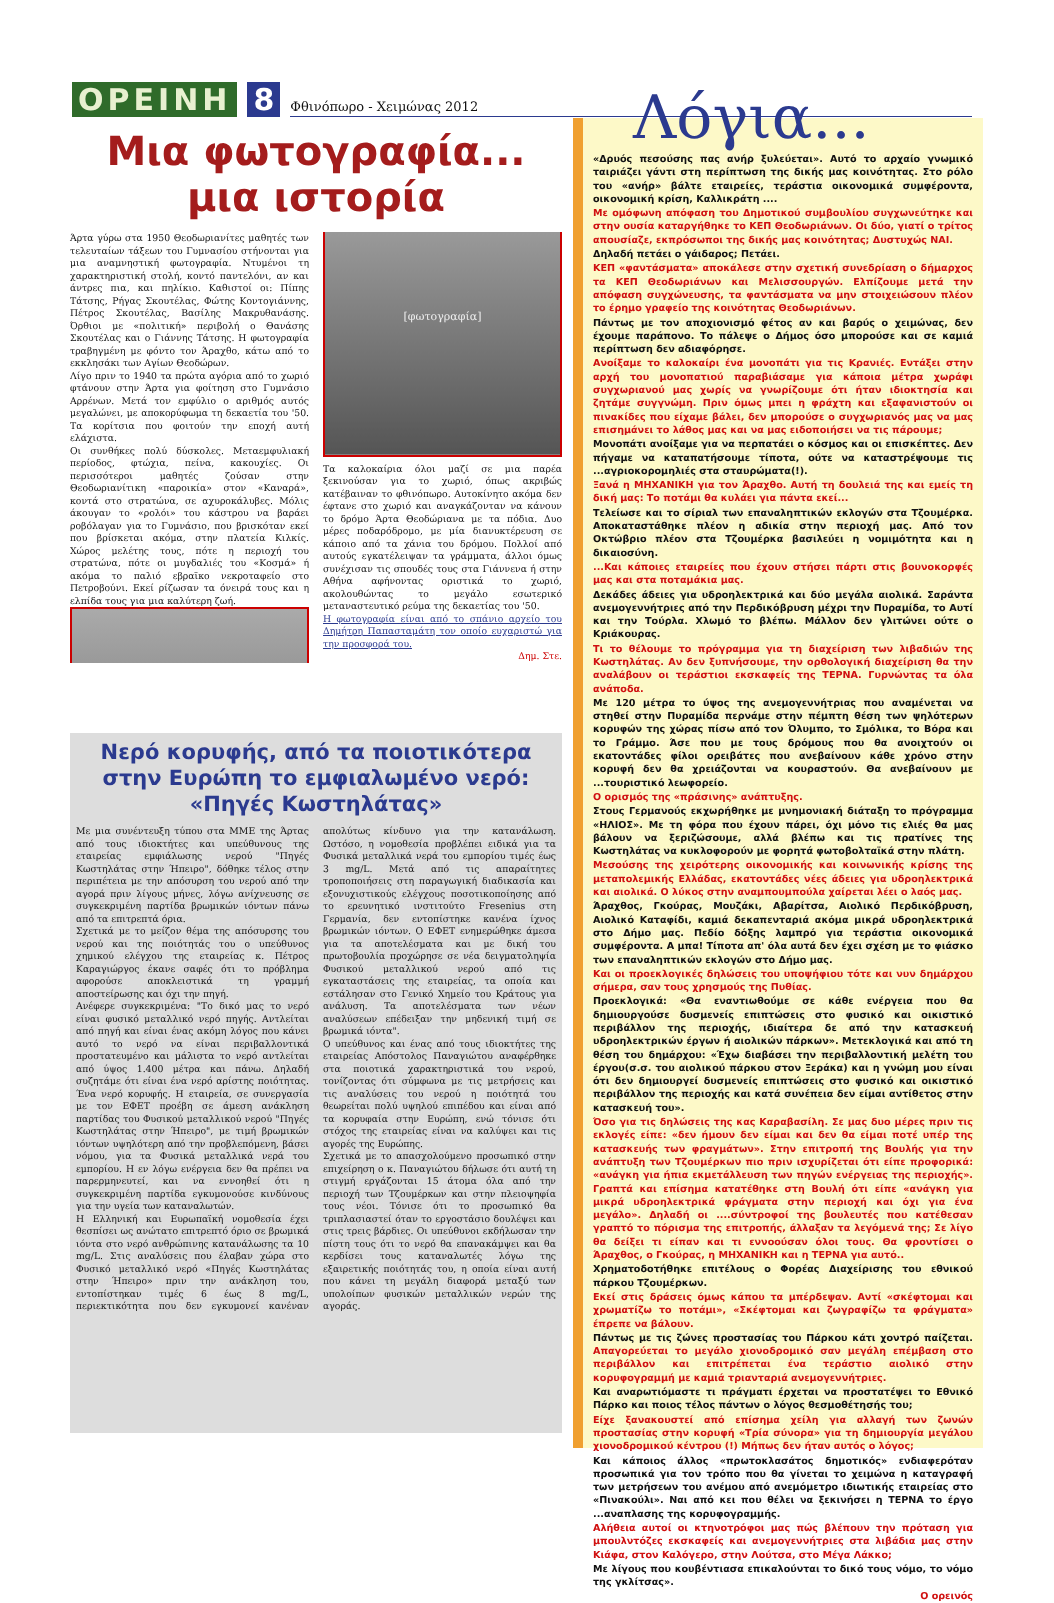ΟΡΕΙΝΗ 8 Φθινόπωρο - Χειμώνας 2012
Μια φωτογραφία...
μια ιστορία
Άρτα γύρω στα 1950 Θεοδωριανίτες μαθητές των τελευταίων τάξεων του Γυμνασίου στήνονται για μια αναμνηστική φωτογραφία. Ντυμένοι τη χαρακτηριστική στολή, κοντό παντελόνι, αν και άντρες πια, και πηλίκιο. Καθιστοί οι: Πίπης Τάτσης, Ρήγας Σκουτέλας, Φώτης Κοντογιάννης, Πέτρος Σκουτέλας, Βασίλης Μακρυθανάσης. Όρθιοι με «πολιτική» περιβολή ο Θανάσης Σκουτέλας και ο Γιάννης Τάτσης. Η φωτογραφία τραβηγμένη με φόντο τον Άραχθο, κάτω από το εκκλησάκι των Αγίων Θεοδώρων.
Λίγο πριν το 1940 τα πρώτα αγόρια από το χωριό φτάνουν στην Άρτα για φοίτηση στο Γυμνάσιο Αρρένων. Μετά τον εμφύλιο ο αριθμός αυτός μεγαλώνει, με αποκορύφωμα τη δεκαετία του '50. Τα κορίτσια που φοιτούν την εποχή αυτή ελάχιστα.
Οι συνθήκες πολύ δύσκολες. Μεταεμφυλιακή περίοδος, φτώχια, πείνα, κακουχίες. Οι περισσότεροι μαθητές ζούσαν στην Θεοδωριανίτικη «παροικία» στον «Καναρά», κοντά στο στρατώνα, σε αχυροκάλυβες. Μόλις άκουγαν το «ρολόι» του κάστρου να βαράει ροβόλαγαν για το Γυμνάσιο, που βρισκόταν εκεί που βρίσκεται ακόμα, στην πλατεία Κιλκίς. Χώρος μελέτης τους, πότε η περιοχή του στρατώνα, πότε οι μυγδαλιές του «Κοσμά» ή ακόμα το παλιό εβραϊκο νεκροταφείο στο Πετροβούνι. Εκεί ρίζωσαν τα όνειρά τους και η ελπίδα τους για μια καλύτερη ζωή.
[φωτογραφία]
Τα καλοκαίρια όλοι μαζί σε μια παρέα ξεκινούσαν για το χωριό, όπως ακριβώς κατέβαιναν το φθινόπωρο. Αυτοκίνητο ακόμα δεν έφτανε στο χωριό και αναγκάζονταν να κάνουν το δρόμο Άρτα Θεοδώριανα με τα πόδια. Δυο μέρες ποδαρόδρομο, με μία διανυκτέρευση σε κάποιο από τα χάνια του δρόμου. Πολλοί από αυτούς εγκατέλειψαν τα γράμματα, άλλοι όμως συνέχισαν τις σπουδές τους στα Γιάννενα ή στην Αθήνα αφήνοντας οριστικά το χωριό, ακολουθώντας το μεγάλο εσωτερικό μεταναστευτικό ρεύμα της δεκαετίας του '50.
Η φωτογραφία είναι από το σπάνιο αρχείο του Δημήτρη Παπασταμάτη τον οποίο ευχαριστώ για την προσφορά του.
Δημ. Στε.
Νερό κορυφής, από τα ποιοτικότερα στην Ευρώπη το εμφιαλωμένο νερό: «Πηγές Κωστηλάτας»
Με μια συνέντευξη τύπου στα ΜΜΕ της Άρτας από τους ιδιοκτήτες και υπεύθυνους της εταιρείας εμφιάλωσης νερού "Πηγές Κωστηλάτας στην Ήπειρο", δόθηκε τέλος στην περιπέτεια με την απόσυρση του νερού από την αγορά πριν λίγους μήνες, λόγω ανίχνευσης σε συγκεκριμένη παρτίδα βρωμικών ιόντων πάνω από τα επιτρεπτά όρια.
Σχετικά με το μείζον θέμα της απόσυρσης του νερού και της ποιότητάς του ο υπεύθυνος χημικού ελέγχου της εταιρείας κ. Πέτρος Καραγιώργος έκανε σαφές ότι το πρόβλημα αφορούσε αποκλειστικά τη γραμμή αποστείρωσης και όχι την πηγή.
Ανέφερε συγκεκριμένα: "Το δικό μας το νερό είναι φυσικό μεταλλικό νερό πηγής. Αντλείται από πηγή και είναι ένας ακόμη λόγος που κάνει αυτό το νερό να είναι περιβαλλοντικά προστατευμένο και μάλιστα το νερό αντλείται από ύψος 1.400 μέτρα και πάνω. Δηλαδή συζητάμε ότι είναι ένα νερό αρίστης ποιότητας. Ένα νερό κορυφής. Η εταιρεία, σε συνεργασία με τον ΕΦΕΤ προέβη σε άμεση ανάκληση παρτίδας του Φυσικού μεταλλικού νερού "Πηγές Κωστηλάτας στην Ήπειρο", με τιμή βρωμικών ιόντων υψηλότερη από την προβλεπόμενη, βάσει νόμου, για τα Φυσικά μεταλλικά νερά του εμπορίου. Η εν λόγω ενέργεια δεν θα πρέπει να παρερμηνευτεί, και να εννοηθεί ότι η συγκεκριμένη παρτίδα εγκυμονούσε κινδύνους για την υγεία των καταναλωτών.
Η Ελληνική και Ευρωπαϊκή νομοθεσία έχει θεσπίσει ως ανώτατο επιτρεπτό όριο σε βρωμικά ιόντα στο νερό ανθρώπινης κατανάλωσης τα 10 mg/L. Στις αναλύσεις που έλαβαν χώρα στο Φυσικό μεταλλικό νερό «Πηγές Κωστηλάτας στην Ήπειρο» πριν την ανάκληση του, εντοπίστηκαν τιμές 6 έως 8 mg/L, περιεκτικότητα που δεν εγκυμονεί κανέναν απολύτως κίνδυνο για την κατανάλωση. Ωστόσο, η νομοθεσία προβλέπει ειδικά για τα Φυσικά μεταλλικά νερά του εμπορίου τιμές έως 3 mg/L. Μετά από τις απαραίτητες τροποποιήσεις στη παραγωγική διαδικασία και εξονυχιστικούς ελέγχους ποσοτικοποίησης από το ερευνητικό ινστιτούτο Fresenius στη Γερμανία, δεν εντοπίστηκε κανένα ίχνος βρωμικών ιόντων. Ο ΕΦΕΤ ενημερώθηκε άμεσα για τα αποτελέσματα και με δική του πρωτοβουλία προχώρησε σε νέα δειγματοληψία Φυσικού μεταλλικού νερού από τις εγκαταστάσεις της εταιρείας, τα οποία και εστάλησαν στο Γενικό Χημείο του Κράτους για ανάλυση. Τα αποτελέσματα των νέων αναλύσεων επέδειξαν την μηδενική τιμή σε βρωμικά ιόντα".
Ο υπεύθυνος και ένας από τους ιδιοκτήτες της εταιρείας Απόστολος Παναγιώτου αναφέρθηκε στα ποιοτικά χαρακτηριστικά του νερού, τονίζοντας ότι σύμφωνα με τις μετρήσεις και τις αναλύσεις του νερού η ποιότητά του θεωρείται πολύ υψηλού επιπέδου και είναι από τα κορυφαία στην Ευρώπη, ενώ τόνισε ότι στόχος της εταιρείας είναι να καλύψει και τις αγορές της Ευρώπης.
Σχετικά με το απασχολούμενο προσωπικό στην επιχείρηση ο κ. Παναγιώτου δήλωσε ότι αυτή τη στιγμή εργάζονται 15 άτομα όλα από την περιοχή των Τζουμέρκων και στην πλειοψηφία τους νέοι. Τόνισε ότι το προσωπικό θα τριπλασιαστεί όταν το εργοστάσιο δουλέψει και στις τρεις βάρδιες. Οι υπεύθυνοι εκδήλωσαν την πίστη τους ότι το νερό θα επανακάμψει και θα κερδίσει τους καταναλωτές λόγω της εξαιρετικής ποιότητάς του, η οποία είναι αυτή που κάνει τη μεγάλη διαφορά μεταξύ των υπολοίπων φυσικών μεταλλικών νερών της αγοράς.
Λόγια...
«Δρυός πεσούσης πας ανήρ ξυλεύεται». Αυτό το αρχαίο γνωμικό ταιριάζει γάντι στη περίπτωση της δικής μας κοινότητας. Στο ρόλο του «ανήρ» βάλτε εταιρείες, τεράστια οικονομικά συμφέροντα, οικονομική κρίση, Καλλικράτη ....
Με ομόφωνη απόφαση του Δημοτικού συμβουλίου συγχωνεύτηκε και στην ουσία καταργήθηκε το ΚΕΠ Θεοδωριάνων. Οι δύο, γιατί ο τρίτος απουσίαζε, εκπρόσωποι της δικής μας κοινότητας; Δυστυχώς ΝΑΙ.
Δηλαδή πετάει ο γάιδαρος; Πετάει.
ΚΕΠ «φαντάσματα» αποκάλεσε στην σχετική συνεδρίαση ο δήμαρχος τα ΚΕΠ Θεοδωριάνων και Μελισσουργών. Ελπίζουμε μετά την απόφαση συγχώνευσης, τα φαντάσματα να μην στοιχειώσουν πλέον το έρημο γραφείο της κοινότητας Θεοδωριάνων.
Πάντως με τον αποχιονισμό φέτος αν και βαρύς ο χειμώνας, δεν έχουμε παράπονο. Το πάλεψε ο Δήμος όσο μπορούσε και σε καμιά περίπτωση δεν αδιαφόρησε.
Ανοίξαμε το καλοκαίρι ένα μονοπάτι για τις Κρανιές. Εντάξει στην αρχή του μονοπατιού παραβιάσαμε για κάποια μέτρα χωράφι συγχωριανού μας χωρίς να γνωρίζουμε ότι ήταν ιδιοκτησία και ζητάμε συγγνώμη. Πριν όμως μπει η φράχτη και εξαφανιστούν οι πινακίδες που είχαμε βάλει, δεν μπορούσε ο συγχωριανός μας να μας επισημάνει το λάθος μας και να μας ειδοποιήσει να τις πάρουμε;
Μονοπάτι ανοίξαμε για να περπατάει ο κόσμος και οι επισκέπτες. Δεν πήγαμε να καταπατήσουμε τίποτα, ούτε να καταστρέψουμε τις ...αγριοκορομηλιές στα σταυρώματα(!).
Ξανά η ΜΗΧΑΝΙΚΗ για τον Άραχθο. Αυτή τη δουλειά της και εμείς τη δική μας: Το ποτάμι θα κυλάει για πάντα εκεί...
Τελείωσε και το σίριαλ των επαναληπτικών εκλογών στα Τζουμέρκα. Αποκαταστάθηκε πλέον η αδικία στην περιοχή μας. Από τον Οκτώβριο πλέον στα Τζουμέρκα βασιλεύει η νομιμότητα και η δικαιοσύνη.
...Και κάποιες εταιρείες που έχουν στήσει πάρτι στις βουνοκορφές μας και στα ποταμάκια μας.
Δεκάδες άδειες για υδροηλεκτρικά και δύο μεγάλα αιολικά. Σαράντα ανεμογεννήτριες από την Περδικόβρυση μέχρι την Πυραμίδα, το Αυτί και την Τούρλα. Χλωμό το βλέπω. Μάλλον δεν γλιτώνει ούτε ο Κριάκουρας.
Τι το θέλουμε το πρόγραμμα για τη διαχείριση των λιβαδιών της Κωστηλάτας. Αν δεν ξυπνήσουμε, την ορθολογική διαχείριση θα την αναλάβουν οι τεράστιοι εκσκαφείς της ΤΕΡΝΑ. Γυρνώντας τα όλα ανάποδα.
Με 120 μέτρα το ύψος της ανεμογεννήτριας που αναμένεται να στηθεί στην Πυραμίδα περνάμε στην πέμπτη θέση των ψηλότερων κορυφών της χώρας πίσω από τον Όλυμπο, το Σμόλικα, το Βόρα και το Γράμμο. Άσε που με τους δρόμους που θα ανοιχτούν οι εκατοντάδες φίλοι ορειβάτες που ανεβαίνουν κάθε χρόνο στην κορυφή δεν θα χρειάζονται να κουραστούν. Θα ανεβαίνουν με ...τουριστικό λεωφορείο.
Ο ορισμός της «πράσινης» ανάπτυξης.
Στους Γερμανούς εκχωρήθηκε με μνημονιακή διάταξη το πρόγραμμα «ΗΛΙΟΣ». Με τη φόρα που έχουν πάρει, όχι μόνο τις ελιές θα μας βάλουν να ξεριζώσουμε, αλλά βλέπω και τις πρατίνες της Κωστηλάτας να κυκλοφορούν με φορητά φωτοβολταϊκά στην πλάτη.
Μεσούσης της χειρότερης οικονομικής και κοινωνικής κρίσης της μεταπολεμικής Ελλάδας, εκατοντάδες νέες άδειες για υδροηλεκτρικά και αιολικά. Ο λύκος στην αναμπουμπούλα χαίρεται λέει ο λαός μας.
Άραχθος, Γκούρας, Μουζάκι, Αβαρίτσα, Αιολικό Περδικόβρυση, Αιολικό Καταφίδι, καμιά δεκαπενταριά ακόμα μικρά υδροηλεκτρικά στο Δήμο μας. Πεδίο δόξης λαμπρό για τεράστια οικονομικά συμφέροντα. Α μπα! Τίποτα απ' όλα αυτά δεν έχει σχέση με το φιάσκο των επαναληπτικών εκλογών στο Δήμο μας.
Και οι προεκλογικές δηλώσεις του υποψήφιου τότε και νυν δημάρχου σήμερα, σαν τους χρησμούς της Πυθίας.
Προεκλογικά: «Θα εναντιωθούμε σε κάθε ενέργεια που θα δημιουργούσε δυσμενείς επιπτώσεις στο φυσικό και οικιστικό περιβάλλον της περιοχής, ιδιαίτερα δε από την κατασκευή υδροηλεκτρικών έργων ή αιολικών πάρκων». Μετεκλογικά και από τη θέση του δημάρχου: «Έχω διαβάσει την περιβαλλοντική μελέτη του έργου(σ.σ. του αιολικού πάρκου στον Ξεράκα) και η γνώμη μου είναι ότι δεν δημιουργεί δυσμενείς επιπτώσεις στο φυσικό και οικιστικό περιβάλλον της περιοχής και κατά συνέπεια δεν είμαι αντίθετος στην κατασκευή του».
Όσο για τις δηλώσεις της κας Καραβασίλη. Σε μας δυο μέρες πριν τις εκλογές είπε: «δεν ήμουν δεν είμαι και δεν θα είμαι ποτέ υπέρ της κατασκευής των φραγμάτων». Στην επιτροπή της Βουλής για την ανάπτυξη των Τζουμέρκων πιο πριν ισχυρίζεται ότι είπε προφορικά: «ανάγκη για ήπια εκμετάλλευση των πηγών ενέργειας της περιοχής». Γραπτά και επίσημα κατατέθηκε στη Βουλή ότι είπε «ανάγκη για μικρά υδροηλεκτρικά φράγματα στην περιοχή και όχι για ένα μεγάλο». Δηλαδή οι ....σύντροφοί της βουλευτές που κατέθεσαν γραπτό το πόρισμα της επιτροπής, άλλαξαν τα λεγόμενά της; Σε λίγο θα δείξει τι είπαν και τι εννοούσαν όλοι τους. Θα φροντίσει ο Άραχθος, ο Γκούρας, η ΜΗΧΑΝΙΚΗ και η ΤΕΡΝΑ για αυτό..
Χρηματοδοτήθηκε επιτέλους ο Φορέας Διαχείρισης του εθνικού πάρκου Τζουμέρκων.
Εκεί στις δράσεις όμως κάπου τα μπέρδεψαν. Αντί «σκέφτομαι και χρωματίζω το ποτάμι», «Σκέφτομαι και ζωγραφίζω τα φράγματα» έπρεπε να βάλουν.
Πάντως με τις ζώνες προστασίας του Πάρκου κάτι χοντρό παίζεται. Απαγορεύεται το μεγάλο χιονοδρομικό σαν μεγάλη επέμβαση στο περιβάλλον και επιτρέπεται ένα τεράστιο αιολικό στην κορυφογραμμή με καμιά τριανταριά ανεμογεννήτριες.
Και αναρωτιόμαστε τι πράγματι έρχεται να προστατέψει το Εθνικό Πάρκο και ποιος τέλος πάντων ο λόγος θεσμοθέτησής του;
Είχε ξανακουστεί από επίσημα χείλη για αλλαγή των ζωνών προστασίας στην κορυφή «Τρία σύνορα» για τη δημιουργία μεγάλου χιονοδρομικού κέντρου (!) Μήπως δεν ήταν αυτός ο λόγος;
Και κάποιος άλλος «πρωτοκλασάτος δημοτικός» ενδιαφερόταν προσωπικά για τον τρόπο που θα γίνεται το χειμώνα η καταγραφή των μετρήσεων του ανέμου από ανεμόμετρο ιδιωτικής εταιρείας στο «Πινακούλι». Ναι από κει που θέλει να ξεκινήσει η ΤΕΡΝΑ το έργο ...αναπλασης της κορυφογραμμής.
Αλήθεια αυτοί οι κτηνοτρόφοι μας πώς βλέπουν την πρόταση για μπουλντόζες εκσκαφείς και ανεμογεννήτριες στα λιβάδια μας στην Κιάφα, στον Καλόγερο, στην Λούτσα, στο Μέγα Λάκκο;
Με λίγους που κουβέντιασα επικαλούνται το δικό τους νόμο, το νόμο της γκλίτσας».
Ο ορεινός